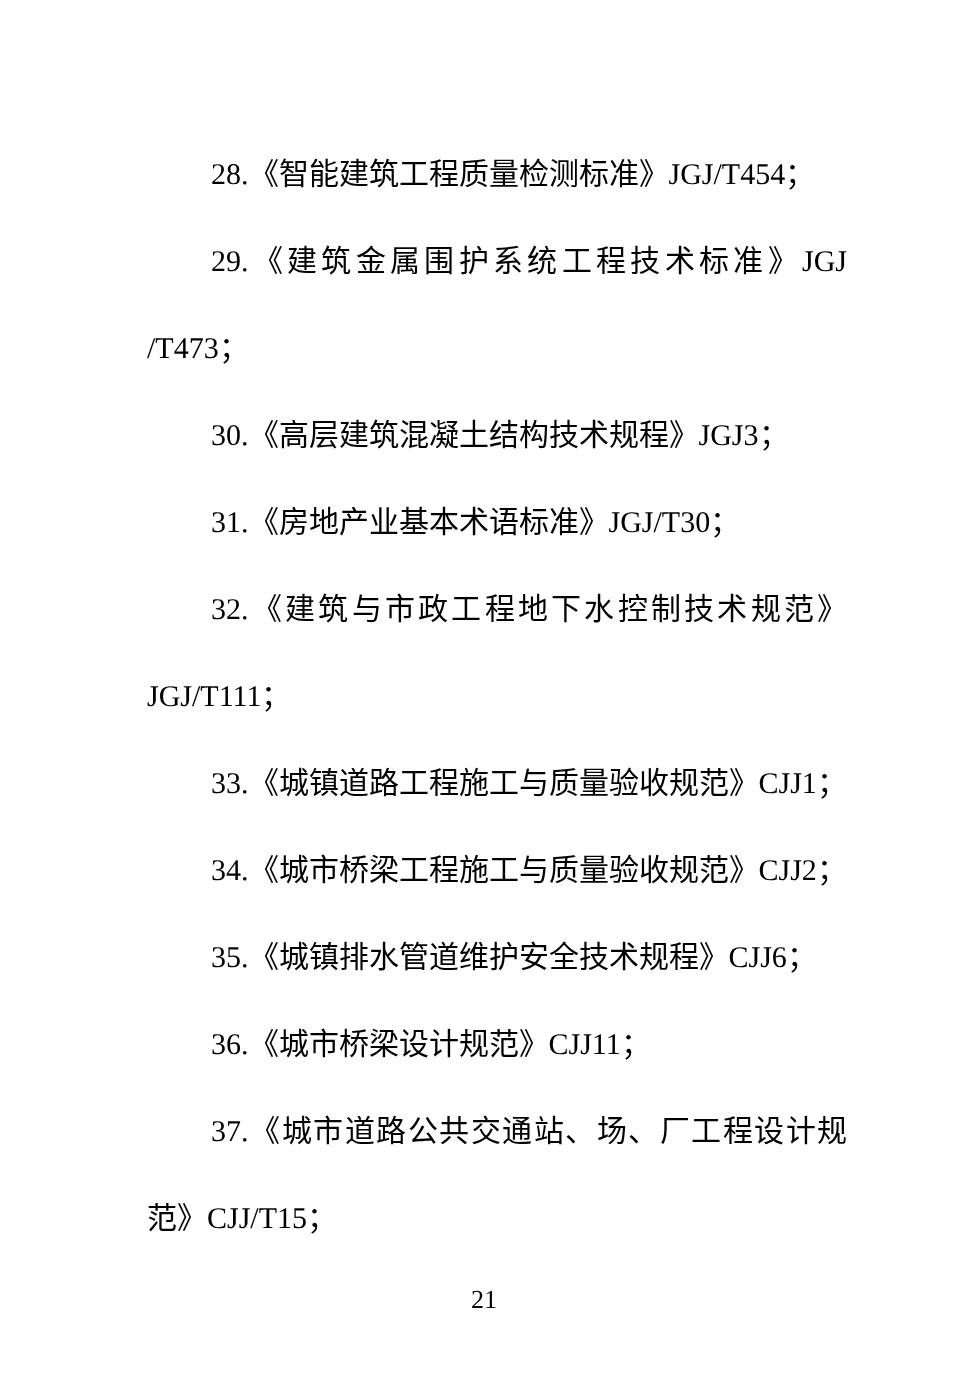28.《智能建筑工程质量检测标准》JGJ/T454；
29.《建筑金属围护系统工程技术标准》JGJ /T473；
30.《高层建筑混凝土结构技术规程》JGJ3；
31.《房地产业基本术语标准》JGJ/T30；
32.《建筑与市政工程地下水控制技术规范》 JGJ/T111；
33.《城镇道路工程施工与质量验收规范》CJJ1；
34.《城市桥梁工程施工与质量验收规范》CJJ2；
35.《城镇排水管道维护安全技术规程》CJJ6；
36.《城市桥梁设计规范》CJJ11；
37.《城市道路公共交通站、场、厂工程设计规范》CJJ/T15；
21